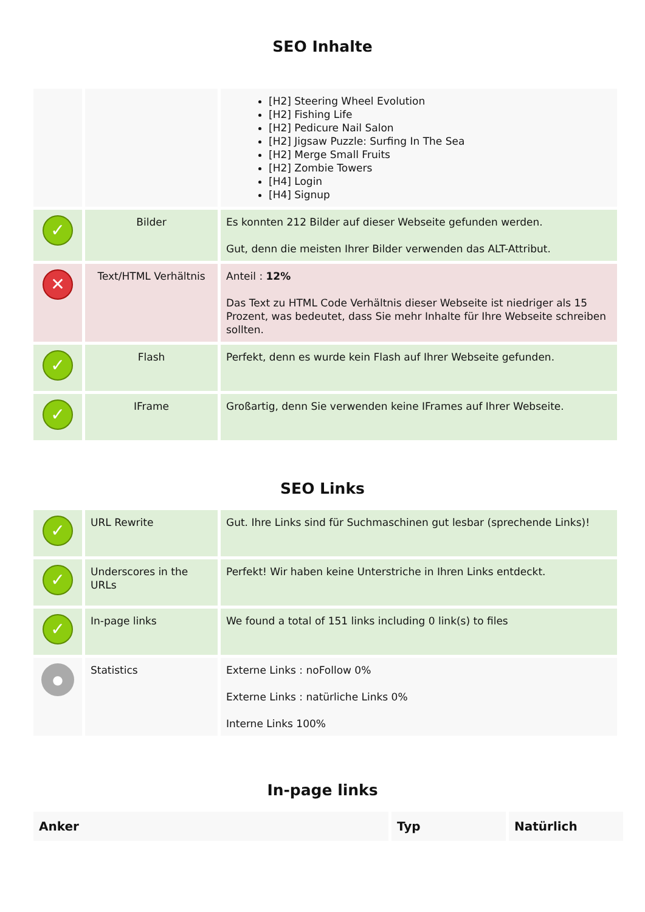SEO Inhalte
| | | [H2] Steering Wheel Evolution [H2] Fishing Life [H2] Pedicure Nail Salon [H2] Jigsaw Puzzle: Surfing In The Sea [H2] Merge Small Fruits [H2] Zombie Towers [H4] Login [H4] Signup |
| ✓ | Bilder | Es konnten 212 Bilder auf dieser Webseite gefunden werden. Gut, denn die meisten Ihrer Bilder verwenden das ALT-Attribut. |
| ✕ | Text/HTML Verhältnis | Anteil : 12% Das Text zu HTML Code Verhältnis dieser Webseite ist niedriger als 15 Prozent, was bedeutet, dass Sie mehr Inhalte für Ihre Webseite schreiben sollten. |
| ✓ | Flash | Perfekt, denn es wurde kein Flash auf Ihrer Webseite gefunden. |
| ✓ | IFrame | Großartig, denn Sie verwenden keine IFrames auf Ihrer Webseite. |
SEO Links
| ✓ | URL Rewrite | Gut. Ihre Links sind für Suchmaschinen gut lesbar (sprechende Links)! |
| ✓ | Underscores in the URLs | Perfekt! Wir haben keine Unterstriche in Ihren Links entdeckt. |
| ✓ | In-page links | We found a total of 151 links including 0 link(s) to files |
| ● | Statistics | Externe Links : noFollow 0% Externe Links : natürliche Links 0% Interne Links 100% |
In-page links
| Anker | Typ | Natürlich |
| --- | --- | --- |